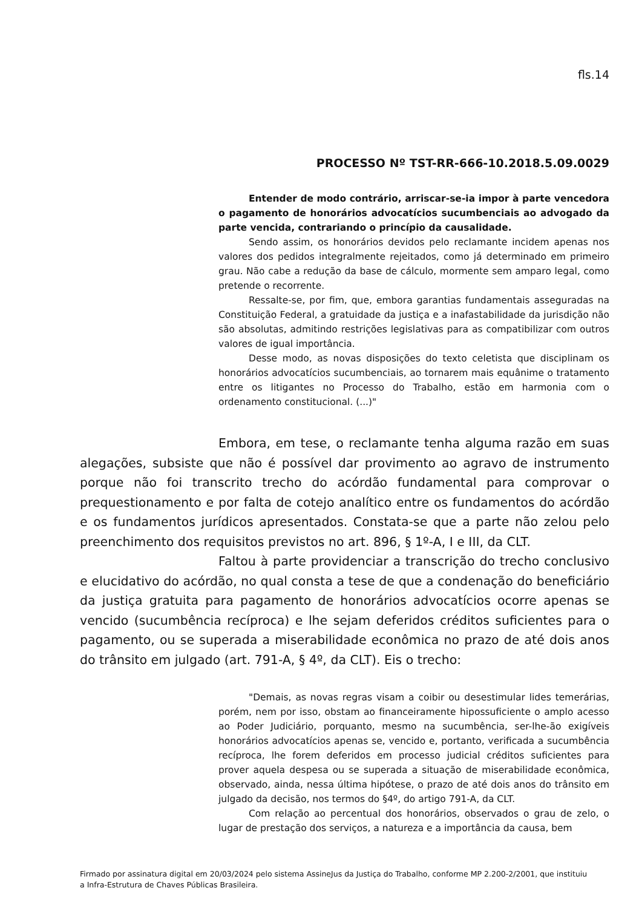fls.14
PROCESSO Nº TST-RR-666-10.2018.5.09.0029
Entender de modo contrário, arriscar-se-ia impor à parte vencedora o pagamento de honorários advocatícios sucumbenciais ao advogado da parte vencida, contrariando o princípio da causalidade.
Sendo assim, os honorários devidos pelo reclamante incidem apenas nos valores dos pedidos integralmente rejeitados, como já determinado em primeiro grau. Não cabe a redução da base de cálculo, mormente sem amparo legal, como pretende o recorrente.
Ressalte-se, por fim, que, embora garantias fundamentais asseguradas na Constituição Federal, a gratuidade da justiça e a inafastabilidade da jurisdição não são absolutas, admitindo restrições legislativas para as compatibilizar com outros valores de igual importância.
Desse modo, as novas disposições do texto celetista que disciplinam os honorários advocatícios sucumbenciais, ao tornarem mais equânime o tratamento entre os litigantes no Processo do Trabalho, estão em harmonia com o ordenamento constitucional. (...)"
Embora, em tese, o reclamante tenha alguma razão em suas alegações, subsiste que não é possível dar provimento ao agravo de instrumento porque não foi transcrito trecho do acórdão fundamental para comprovar o prequestionamento e por falta de cotejo analítico entre os fundamentos do acórdão e os fundamentos jurídicos apresentados. Constata-se que a parte não zelou pelo preenchimento dos requisitos previstos no art. 896, § 1º-A, I e III, da CLT.
Faltou à parte providenciar a transcrição do trecho conclusivo e elucidativo do acórdão, no qual consta a tese de que a condenação do beneficiário da justiça gratuita para pagamento de honorários advocatícios ocorre apenas se vencido (sucumbência recíproca) e lhe sejam deferidos créditos suficientes para o pagamento, ou se superada a miserabilidade econômica no prazo de até dois anos do trânsito em julgado (art. 791-A, § 4º, da CLT). Eis o trecho:
"Demais, as novas regras visam a coibir ou desestimular lides temerárias, porém, nem por isso, obstam ao financeiramente hipossuficiente o amplo acesso ao Poder Judiciário, porquanto, mesmo na sucumbência, ser-lhe-ão exigíveis honorários advocatícios apenas se, vencido e, portanto, verificada a sucumbência recíproca, lhe forem deferidos em processo judicial créditos suficientes para prover aquela despesa ou se superada a situação de miserabilidade econômica, observado, ainda, nessa última hipótese, o prazo de até dois anos do trânsito em julgado da decisão, nos termos do §4º, do artigo 791-A, da CLT.
Com relação ao percentual dos honorários, observados o grau de zelo, o lugar de prestação dos serviços, a natureza e a importância da causa, bem
Firmado por assinatura digital em 20/03/2024 pelo sistema AssineJus da Justiça do Trabalho, conforme MP 2.200-2/2001, que instituiu a Infra-Estrutura de Chaves Públicas Brasileira.